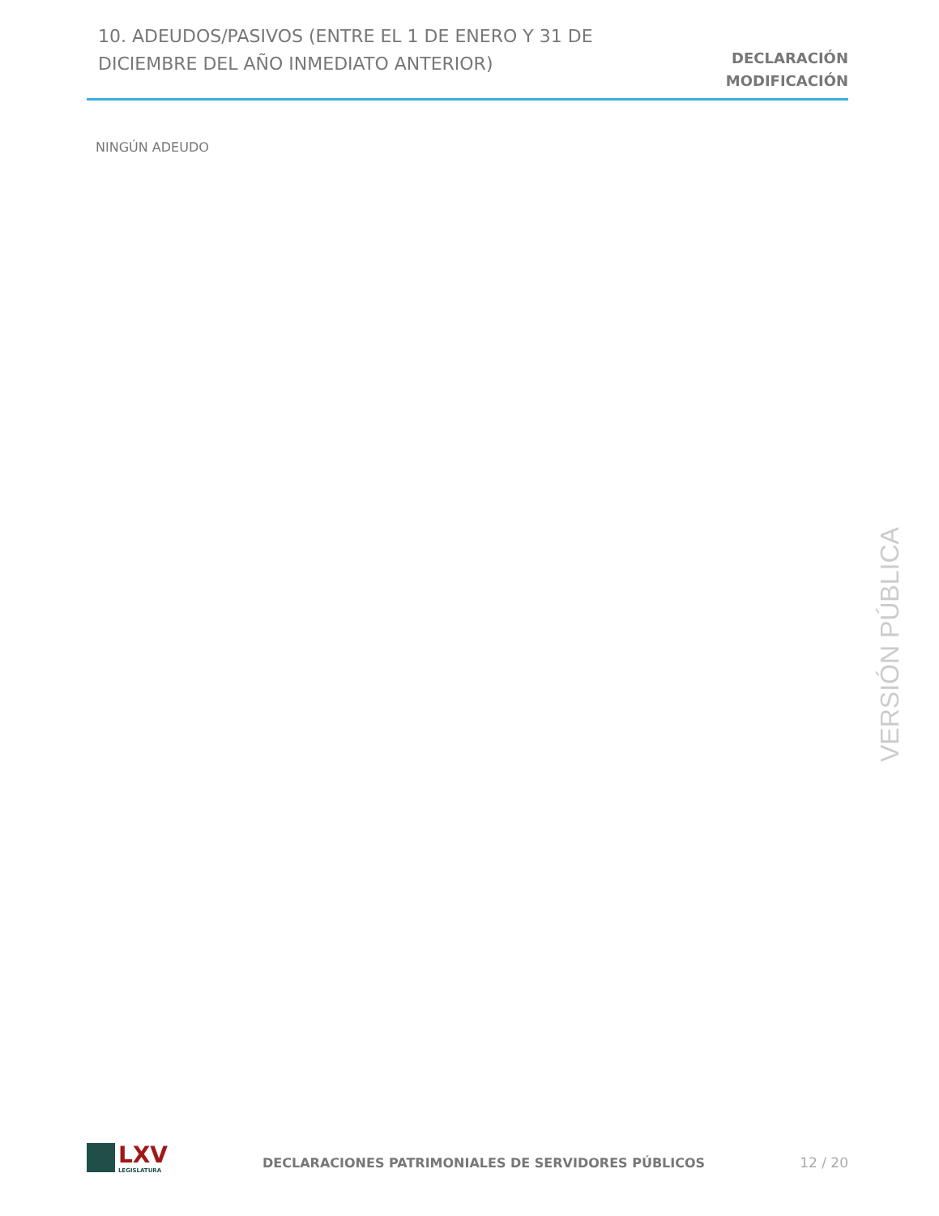10. ADEUDOS/PASIVOS (ENTRE EL 1 DE ENERO Y 31 DE DICIEMBRE DEL AÑO INMEDIATO ANTERIOR)
DECLARACIÓN
MODIFICACIÓN
NINGÚN ADEUDO
VERSIÓN PÚBLICA
LXV
LEGISLATURA
DECLARACIONES PATRIMONIALES DE SERVIDORES PÚBLICOS
12 / 20